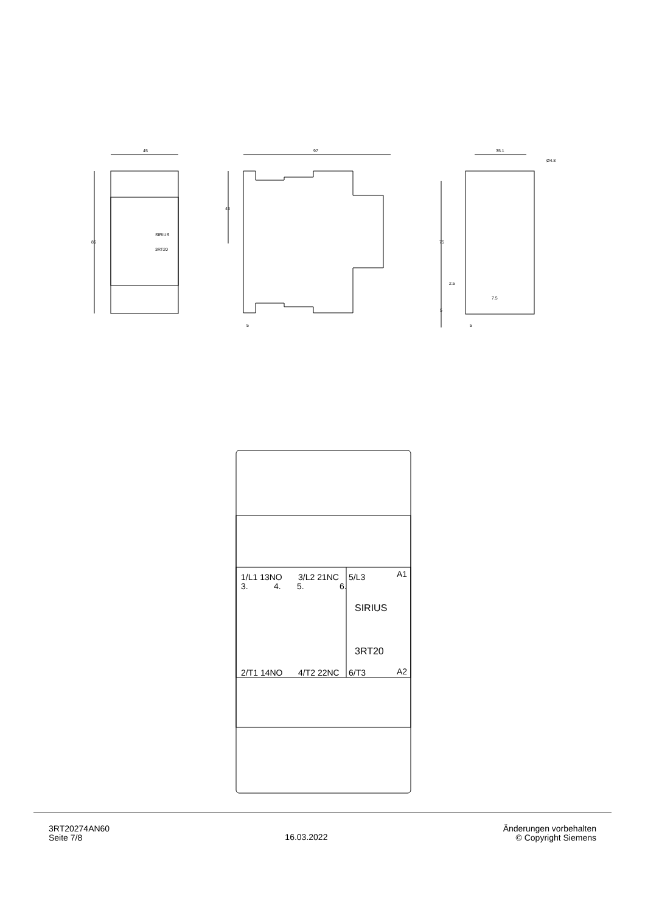45
85
SIRIUS
3RT20
97
43
5
35.1
Ø4.8
75
2.5
7.5
5
5
1/L1 13NO
3/L2 21NC
5/L3
3.
4.
5.
6.
A1
SIRIUS
3RT20
2/T1 14NO
4/T2 22NC
6/T3
A2
3RT20274AN60
Seite 7/8
16.03.2022
Änderungen vorbehalten
© Copyright Siemens